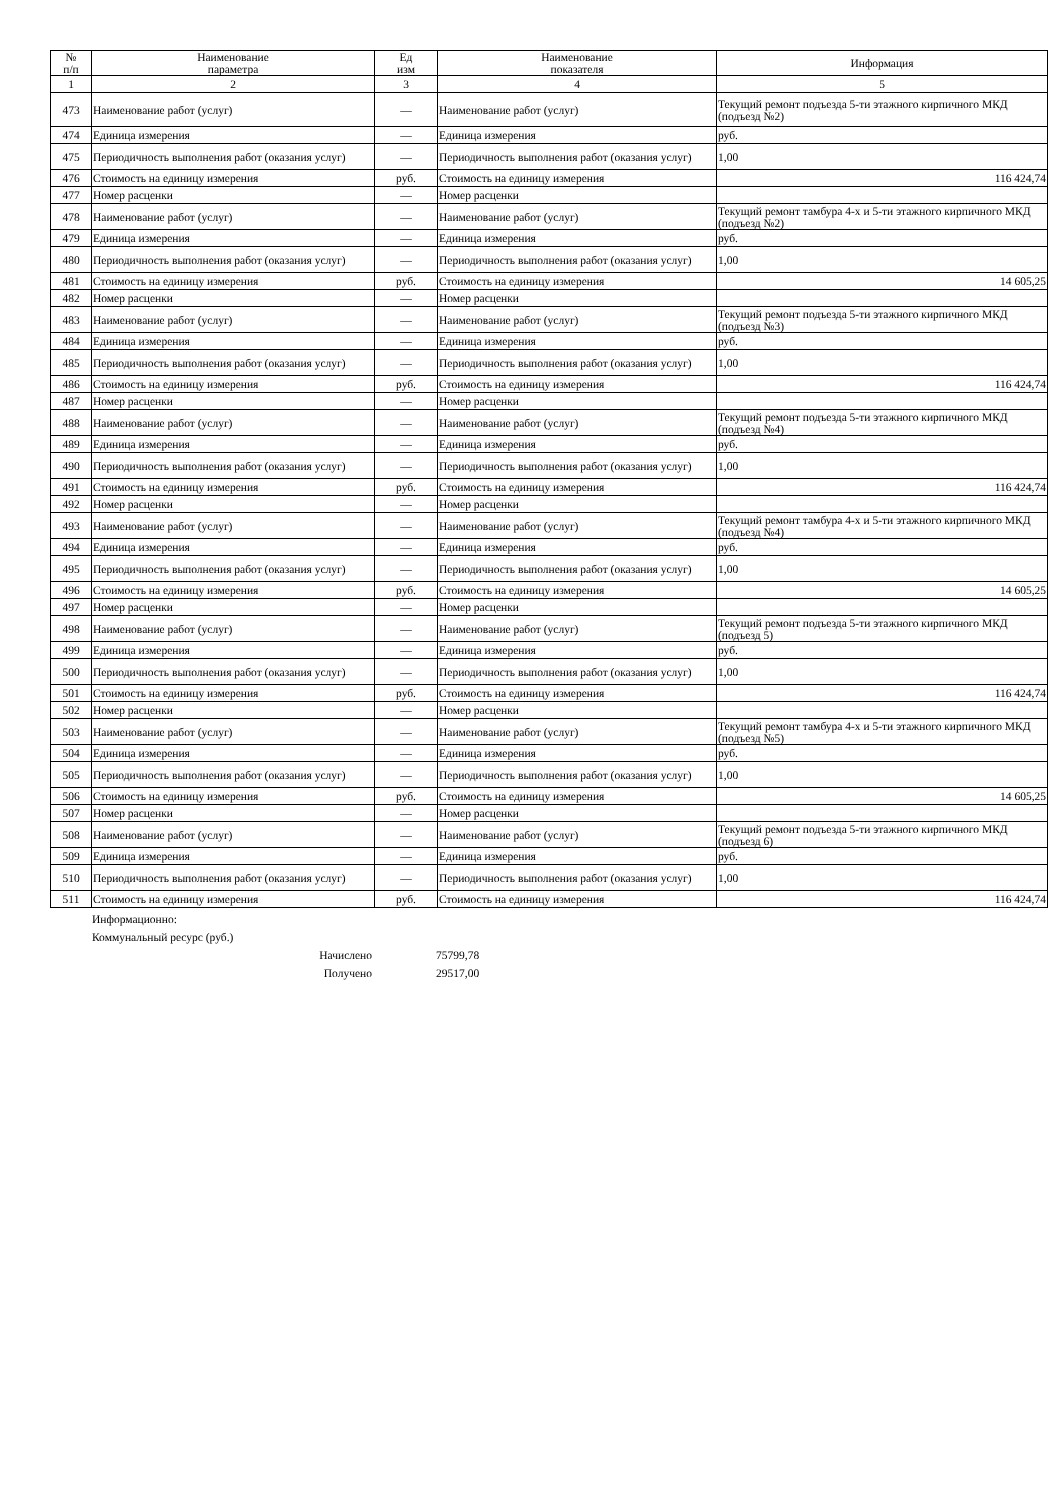| № п/п | Наименование параметра | Ед изм | Наименование показателя | Информация |
| --- | --- | --- | --- | --- |
| 1 | 2 | 3 | 4 | 5 |
| 473 | Наименование работ (услуг) | — | Наименование работ (услуг) | Текущий ремонт подъезда 5-ти этажного кирпичного МКД (подъезд №2) |
| 474 | Единица измерения | — | Единица измерения | руб. |
| 475 | Периодичность выполнения работ (оказания услуг) | — | Периодичность выполнения работ (оказания услуг) | 1,00 |
| 476 | Стоимость на единицу измерения | руб. | Стоимость на единицу измерения | 116 424,74 |
| 477 | Номер расценки | — | Номер расценки | |
| 478 | Наименование работ (услуг) | — | Наименование работ (услуг) | Текущий ремонт тамбура 4-х и 5-ти этажного кирпичного МКД (подъезд №2) |
| 479 | Единица измерения | — | Единица измерения | руб. |
| 480 | Периодичность выполнения работ (оказания услуг) | — | Периодичность выполнения работ (оказания услуг) | 1,00 |
| 481 | Стоимость на единицу измерения | руб. | Стоимость на единицу измерения | 14 605,25 |
| 482 | Номер расценки | — | Номер расценки | |
| 483 | Наименование работ (услуг) | — | Наименование работ (услуг) | Текущий ремонт подъезда 5-ти этажного кирпичного МКД (подъезд №3) |
| 484 | Единица измерения | — | Единица измерения | руб. |
| 485 | Периодичность выполнения работ (оказания услуг) | — | Периодичность выполнения работ (оказания услуг) | 1,00 |
| 486 | Стоимость на единицу измерения | руб. | Стоимость на единицу измерения | 116 424,74 |
| 487 | Номер расценки | — | Номер расценки | |
| 488 | Наименование работ (услуг) | — | Наименование работ (услуг) | Текущий ремонт подъезда 5-ти этажного кирпичного МКД (подъезд №4) |
| 489 | Единица измерения | — | Единица измерения | руб. |
| 490 | Периодичность выполнения работ (оказания услуг) | — | Периодичность выполнения работ (оказания услуг) | 1,00 |
| 491 | Стоимость на единицу измерения | руб. | Стоимость на единицу измерения | 116 424,74 |
| 492 | Номер расценки | — | Номер расценки | |
| 493 | Наименование работ (услуг) | — | Наименование работ (услуг) | Текущий ремонт тамбура 4-х и 5-ти этажного кирпичного МКД (подъезд №4) |
| 494 | Единица измерения | — | Единица измерения | руб. |
| 495 | Периодичность выполнения работ (оказания услуг) | — | Периодичность выполнения работ (оказания услуг) | 1,00 |
| 496 | Стоимость на единицу измерения | руб. | Стоимость на единицу измерения | 14 605,25 |
| 497 | Номер расценки | — | Номер расценки | |
| 498 | Наименование работ (услуг) | — | Наименование работ (услуг) | Текущий ремонт подъезда 5-ти этажного кирпичного МКД (подъезд 5) |
| 499 | Единица измерения | — | Единица измерения | руб. |
| 500 | Периодичность выполнения работ (оказания услуг) | — | Периодичность выполнения работ (оказания услуг) | 1,00 |
| 501 | Стоимость на единицу измерения | руб. | Стоимость на единицу измерения | 116 424,74 |
| 502 | Номер расценки | — | Номер расценки | |
| 503 | Наименование работ (услуг) | — | Наименование работ (услуг) | Текущий ремонт тамбура 4-х и 5-ти этажного кирпичного МКД (подъезд №5) |
| 504 | Единица измерения | — | Единица измерения | руб. |
| 505 | Периодичность выполнения работ (оказания услуг) | — | Периодичность выполнения работ (оказания услуг) | 1,00 |
| 506 | Стоимость на единицу измерения | руб. | Стоимость на единицу измерения | 14 605,25 |
| 507 | Номер расценки | — | Номер расценки | |
| 508 | Наименование работ (услуг) | — | Наименование работ (услуг) | Текущий ремонт подъезда 5-ти этажного кирпичного МКД (подъезд 6) |
| 509 | Единица измерения | — | Единица измерения | руб. |
| 510 | Периодичность выполнения работ (оказания услуг) | — | Периодичность выполнения работ (оказания услуг) | 1,00 |
| 511 | Стоимость на единицу измерения | руб. | Стоимость на единицу измерения | 116 424,74 |
Информационно:
Коммунальный ресурс (руб.)
Начислено 75799,78
Получено 29517,00